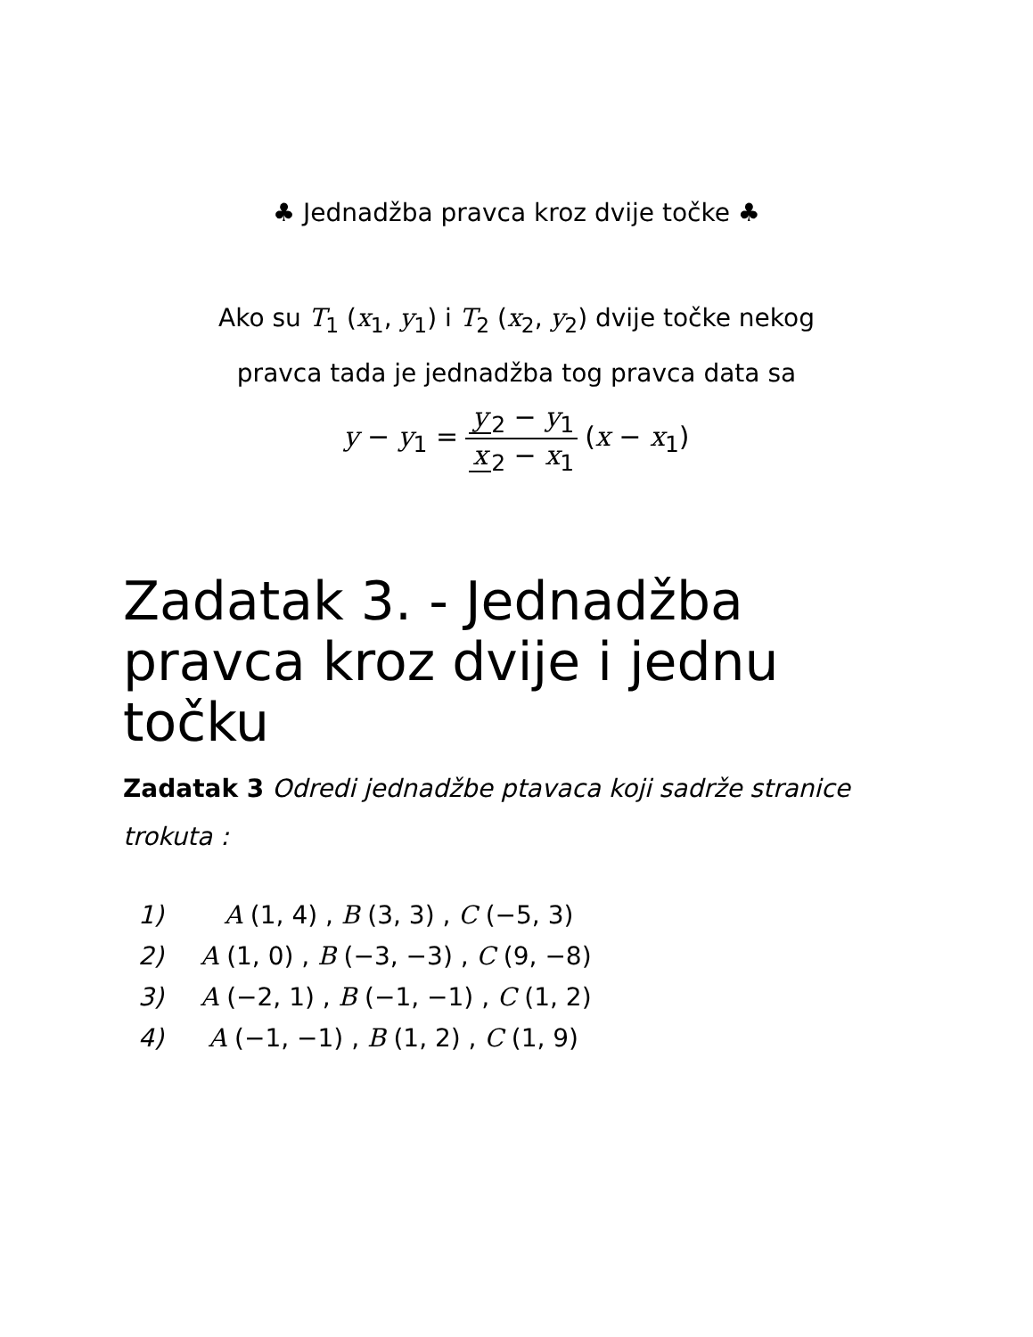♣ Jednadžba pravca kroz dvije točke ♣
Ako su T<sub>1</sub> (x<sub>1</sub>, y<sub>1</sub>) i T<sub>2</sub> (x<sub>2</sub>, y<sub>2</sub>) dvije točke nekog
pravca tada je jednadžba tog pravca data sa
y − y<sub>1</sub> = y<sub>2</sub> − y<sub>1</sub> x<sub>2</sub> − x<sub>1</sub> (x − x<sub>1</sub>)
Zadatak 3. - Jednadžba pravca kroz dvije i jednu točku
Zadatak 3 Odredi jednadžbe ptavaca koji sadrže stranice trokuta :
1) A (1, 4) , B (3, 3) , C (−5, 3)
2) A (1, 0) , B (−3, −3) , C (9, −8)
3) A (−2, 1) , B (−1, −1) , C (1, 2)
4) A (−1, −1) , B (1, 2) , C (1, 9)